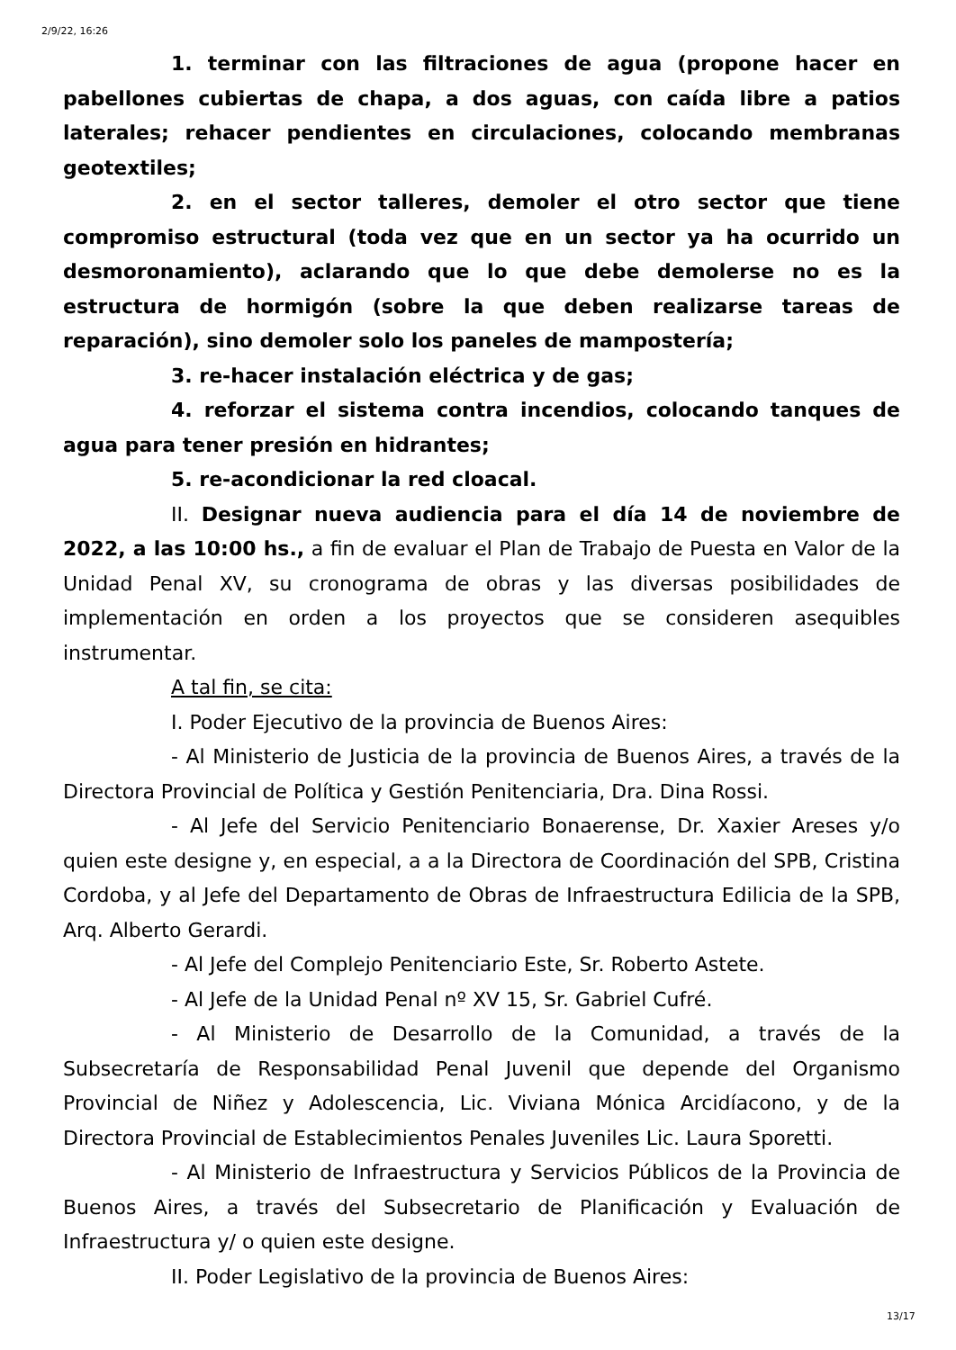2/9/22, 16:26
1. terminar con las filtraciones de agua (propone hacer en pabellones cubiertas de chapa, a dos aguas, con caída libre a patios laterales; rehacer pendientes en circulaciones, colocando membranas geotextiles;
2. en el sector talleres, demoler el otro sector que tiene compromiso estructural (toda vez que en un sector ya ha ocurrido un desmoronamiento), aclarando que lo que debe demolerse no es la estructura de hormigón (sobre la que deben realizarse tareas de reparación), sino demoler solo los paneles de mampostería;
3. re-hacer instalación eléctrica y de gas;
4. reforzar el sistema contra incendios, colocando tanques de agua para tener presión en hidrantes;
5. re-acondicionar la red cloacal.
II. Designar nueva audiencia para el día 14 de noviembre de 2022, a las 10:00 hs., a fin de evaluar el Plan de Trabajo de Puesta en Valor de la Unidad Penal XV, su cronograma de obras y las diversas posibilidades de implementación en orden a los proyectos que se consideren asequibles instrumentar.
A tal fin, se cita:
I. Poder Ejecutivo de la provincia de Buenos Aires:
- Al Ministerio de Justicia de la provincia de Buenos Aires, a través de la Directora Provincial de Política y Gestión Penitenciaria, Dra. Dina Rossi.
- Al Jefe del Servicio Penitenciario Bonaerense, Dr. Xaxier Areses y/o quien este designe y, en especial, a a la Directora de Coordinación del SPB, Cristina Cordoba, y al Jefe del Departamento de Obras de Infraestructura Edilicia de la SPB, Arq. Alberto Gerardi.
- Al Jefe del Complejo Penitenciario Este, Sr. Roberto Astete.
- Al Jefe de la Unidad Penal nº XV 15, Sr. Gabriel Cufré.
- Al Ministerio de Desarrollo de la Comunidad, a través de la Subsecretaría de Responsabilidad Penal Juvenil que depende del Organismo Provincial de Niñez y Adolescencia, Lic. Viviana Mónica Arcidíacono, y de la Directora Provincial de Establecimientos Penales Juveniles Lic. Laura Sporetti.
- Al Ministerio de Infraestructura y Servicios Públicos de la Provincia de Buenos Aires, a través del Subsecretario de Planificación y Evaluación de Infraestructura y/ o quien este designe.
II. Poder Legislativo de la provincia de Buenos Aires:
13/17